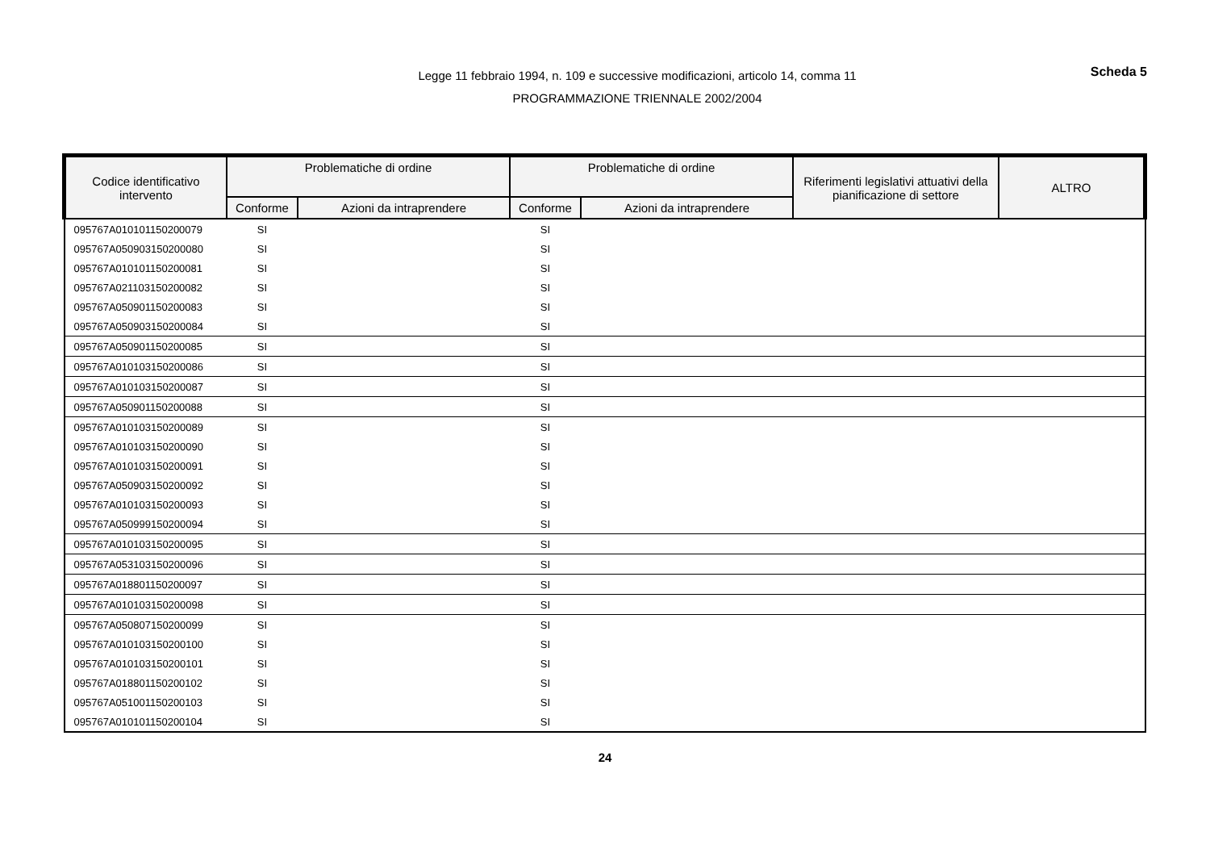Legge 11 febbraio 1994, n. 109 e successive modificazioni, articolo 14, comma 11
PROGRAMMAZIONE TRIENNALE 2002/2004
Scheda 5
| Codice identificativo intervento | Problematiche di ordine | | Problematiche di ordine | | Riferimenti legislativi attuativi della pianificazione di settore | ALTRO |
| --- | --- | --- | --- | --- | --- | --- |
| | Conforme | Azioni da intraprendere | Conforme | Azioni da intraprendere | | |
| 095767A010101150200079 | SI | | SI | | | |
| 095767A050903150200080 | SI | | SI | | | |
| 095767A010101150200081 | SI | | SI | | | |
| 095767A021103150200082 | SI | | SI | | | |
| 095767A050901150200083 | SI | | SI | | | |
| 095767A050903150200084 | SI | | SI | | | |
| 095767A050901150200085 | SI | | SI | | | |
| 095767A010103150200086 | SI | | SI | | | |
| 095767A010103150200087 | SI | | SI | | | |
| 095767A050901150200088 | SI | | SI | | | |
| 095767A010103150200089 | SI | | SI | | | |
| 095767A010103150200090 | SI | | SI | | | |
| 095767A010103150200091 | SI | | SI | | | |
| 095767A050903150200092 | SI | | SI | | | |
| 095767A010103150200093 | SI | | SI | | | |
| 095767A050999150200094 | SI | | SI | | | |
| 095767A010103150200095 | SI | | SI | | | |
| 095767A053103150200096 | SI | | SI | | | |
| 095767A018801150200097 | SI | | SI | | | |
| 095767A010103150200098 | SI | | SI | | | |
| 095767A050807150200099 | SI | | SI | | | |
| 095767A010103150200100 | SI | | SI | | | |
| 095767A010103150200101 | SI | | SI | | | |
| 095767A018801150200102 | SI | | SI | | | |
| 095767A051001150200103 | SI | | SI | | | |
| 095767A010101150200104 | SI | | SI | | | |
24